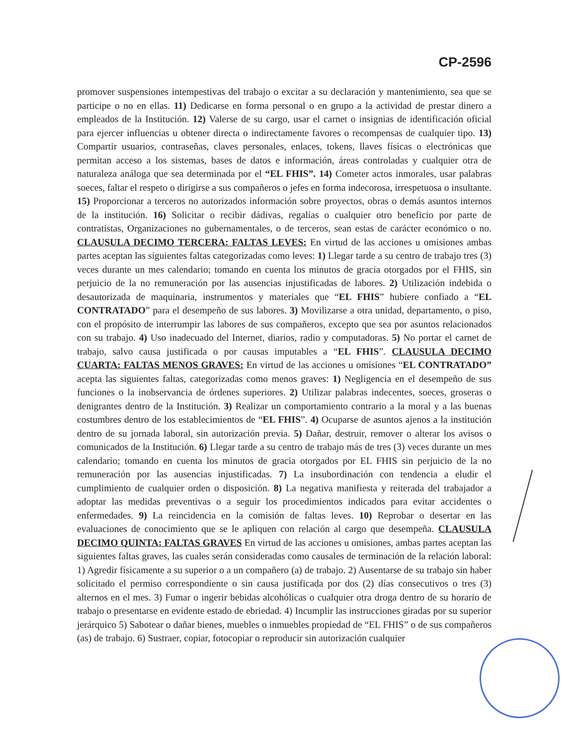CP-2596
promover suspensiones intempestivas del trabajo o excitar a su declaración y mantenimiento, sea que se participe o no en ellas. 11) Dedicarse en forma personal o en grupo a la actividad de prestar dinero a empleados de la Institución. 12) Valerse de su cargo, usar el carnet o insignias de identificación oficial para ejercer influencias u obtener directa o indirectamente favores o recompensas de cualquier tipo. 13) Compartir usuarios, contraseñas, claves personales, enlaces, tokens, llaves físicas o electrónicas que permitan acceso a los sistemas, bases de datos e información, áreas controladas y cualquier otra de naturaleza análoga que sea determinada por el “EL FHIS”. 14) Cometer actos inmorales, usar palabras soeces, faltar el respeto o dirigirse a sus compañeros o jefes en forma indecorosa, irrespetuosa o insultante. 15) Proporcionar a terceros no autorizados información sobre proyectos, obras o demás asuntos internos de la institución. 16) Solicitar o recibir dádivas, regalías o cualquier otro beneficio por parte de contratistas, Organizaciones no gubernamentales, o de terceros, sean estas de carácter económico o no. CLAUSULA DECIMO TERCERA: FALTAS LEVES: En virtud de las acciones u omisiones ambas partes aceptan las siguientes faltas categorizadas como leves: 1) Llegar tarde a su centro de trabajo tres (3) veces durante un mes calendario; tomando en cuenta los minutos de gracia otorgados por el FHIS, sin perjuicio de la no remuneración por las ausencias injustificadas de labores. 2) Utilización indebida o desautorizada de maquinaria, instrumentos y materiales que “EL FHIS” hubiere confiado a “EL CONTRATADO” para el desempeño de sus labores. 3) Movilizarse a otra unidad, departamento, o piso, con el propósito de interrumpir las labores de sus compañeros, excepto que sea por asuntos relacionados con su trabajo. 4) Uso inadecuado del Internet, diarios, radio y computadoras. 5) No portar el carnet de trabajo, salvo causa justificada o por causas imputables a “EL FHIS”. CLAUSULA DECIMO CUARTA: FALTAS MENOS GRAVES: En virtud de las acciones u omisiones “EL CONTRATADO” acepta las siguientes faltas, categorizadas como menos graves: 1) Negligencia en el desempeño de sus funciones o la inobservancia de órdenes superiores. 2) Utilizar palabras indecentes, soeces, groseras o denigrantes dentro de la Institución. 3) Realizar un comportamiento contrario a la moral y a las buenas costumbres dentro de los establecimientos de “EL FHIS”. 4) Ocuparse de asuntos ajenos a la institución dentro de su jornada laboral, sin autorización previa. 5) Dañar, destruir, remover o alterar los avisos o comunicados de la Institución. 6) Llegar tarde a su centro de trabajo más de tres (3) veces durante un mes calendario; tomando en cuenta los minutos de gracia otorgados por EL FHIS sin perjuicio de la no remuneración por las ausencias injustificadas. 7) La insubordinación con tendencia a eludir el cumplimiento de cualquier orden o disposición. 8) La negativa manifiesta y reiterada del trabajador a adoptar las medidas preventivas o a seguir los procedimientos indicados para evitar accidentes o enfermedades. 9) La reincidencia en la comisión de faltas leves. 10) Reprobar o desertar en las evaluaciones de conocimiento que se le apliquen con relación al cargo que desempeña. CLAUSULA DECIMO QUINTA: FALTAS GRAVES En virtud de las acciones u omisiones, ambas partes aceptan las siguientes faltas graves, las cuales serán consideradas como causales de terminación de la relación laboral: 1) Agredir físicamente a su superior o a un compañero (a) de trabajo. 2) Ausentarse de su trabajo sin haber solicitado el permiso correspondiente o sin causa justificada por dos (2) días consecutivos o tres (3) alternos en el mes. 3) Fumar o ingerir bebidas alcohólicas o cualquier otra droga dentro de su horario de trabajo o presentarse en evidente estado de ebriedad. 4) Incumplir las instrucciones giradas por su superior jerárquico 5) Sabotear o dañar bienes, muebles o inmuebles propiedad de “EL FHIS” o de sus compañeros (as) de trabajo. 6) Sustraer, copiar, fotocopiar o reproducir sin autorización cualquier